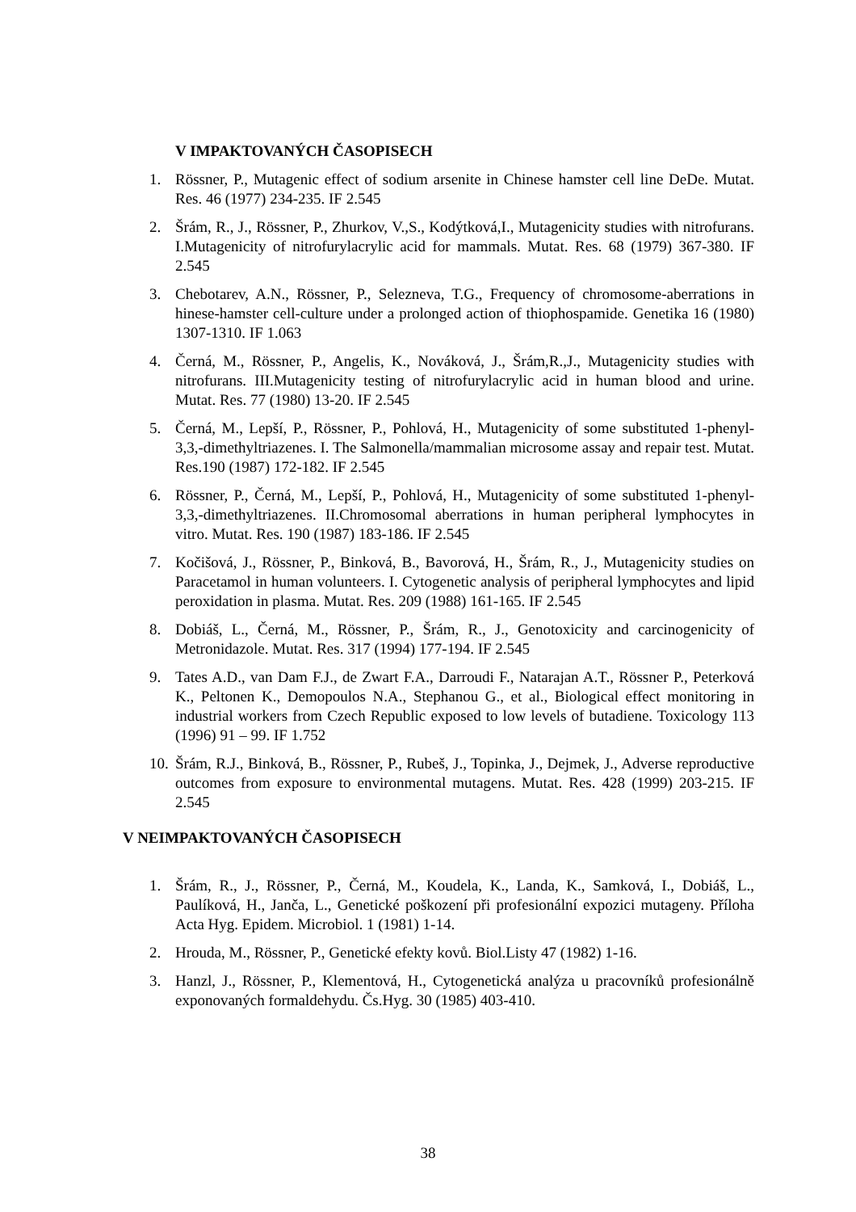V IMPAKTOVANÝCH ČASOPISECH
1. Rössner, P., Mutagenic effect of sodium arsenite in Chinese hamster cell line DeDe. Mutat. Res. 46 (1977) 234-235. IF 2.545
2. Šrám, R., J., Rössner, P., Zhurkov, V.,S., Kodýtková,I., Mutagenicity studies with nitrofurans. I.Mutagenicity of nitrofurylacrylic acid for mammals. Mutat. Res. 68 (1979) 367-380. IF 2.545
3. Chebotarev, A.N., Rössner, P., Selezneva, T.G., Frequency of chromosome-aberrations in hinese-hamster cell-culture under a prolonged action of thiophospamide. Genetika 16 (1980) 1307-1310. IF 1.063
4. Černá, M., Rössner, P., Angelis, K., Nováková, J., Šrám,R.,J., Mutagenicity studies with nitrofurans. III.Mutagenicity testing of nitrofurylacrylic acid in human blood and urine. Mutat. Res. 77 (1980) 13-20. IF 2.545
5. Černá, M., Lepší, P., Rössner, P., Pohlová, H., Mutagenicity of some substituted 1-phenyl-3,3,-dimethyltriazenes. I. The Salmonella/mammalian microsome assay and repair test. Mutat. Res.190 (1987) 172-182. IF 2.545
6. Rössner, P., Černá, M., Lepší, P., Pohlová, H., Mutagenicity of some substituted 1-phenyl-3,3,-dimethyltriazenes. II.Chromosomal aberrations in human peripheral lymphocytes in vitro. Mutat. Res. 190 (1987) 183-186. IF 2.545
7. Kočišová, J., Rössner, P., Binková, B., Bavorová, H., Šrám, R., J., Mutagenicity studies on Paracetamol in human volunteers. I. Cytogenetic analysis of peripheral lymphocytes and lipid peroxidation in plasma. Mutat. Res. 209 (1988) 161-165. IF 2.545
8. Dobiáš, L., Černá, M., Rössner, P., Šrám, R., J., Genotoxicity and carcinogenicity of Metronidazole. Mutat. Res. 317 (1994) 177-194. IF 2.545
9. Tates A.D., van Dam F.J., de Zwart F.A., Darroudi F., Natarajan A.T., Rössner P., Peterková K., Peltonen K., Demopoulos N.A., Stephanou G., et al., Biological effect monitoring in industrial workers from Czech Republic exposed to low levels of butadiene. Toxicology 113 (1996) 91 – 99. IF 1.752
10. Šrám, R.J., Binková, B., Rössner, P., Rubeš, J., Topinka, J., Dejmek, J., Adverse reproductive outcomes from exposure to environmental mutagens. Mutat. Res. 428 (1999) 203-215. IF 2.545
V NEIMPAKTOVANÝCH ČASOPISECH
1. Šrám, R., J., Rössner, P., Černá, M., Koudela, K., Landa, K., Samková, I., Dobiáš, L., Paulíková, H., Janča, L., Genetické poškození při profesionální expozici mutageny. Příloha Acta Hyg. Epidem. Microbiol. 1 (1981) 1-14.
2. Hrouda, M., Rössner, P., Genetické efekty kovů. Biol.Listy 47 (1982) 1-16.
3. Hanzl, J., Rössner, P., Klementová, H., Cytogenetická analýza u pracovníků profesionálně exponovaných formaldehydu. Čs.Hyg. 30 (1985) 403-410.
38